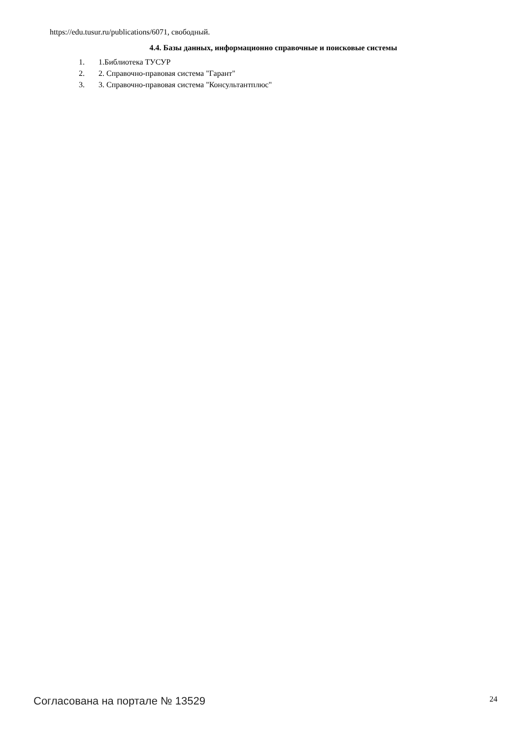https://edu.tusur.ru/publications/6071, свободный.
4.4. Базы данных, информационно справочные и поисковые системы
1. 1.Библиотека ТУСУР
2. 2. Справочно-правовая система "Гарант"
3. 3. Справочно-правовая система "Консультантплюс"
Согласована на портале № 13529 24